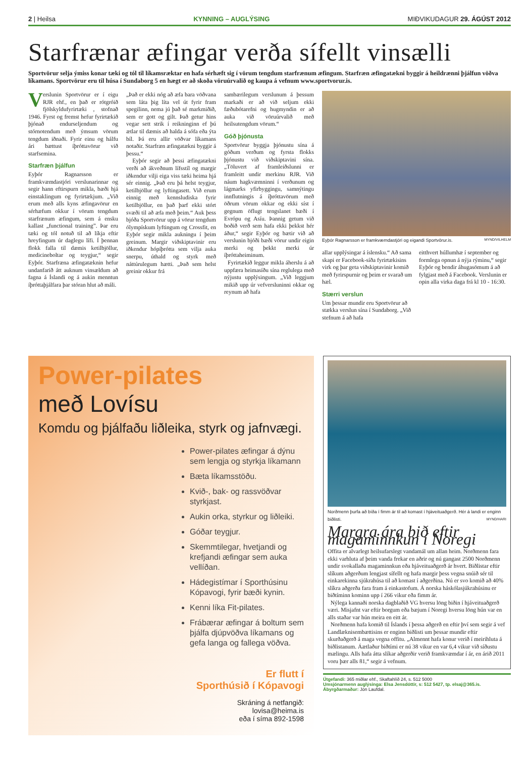2 | Heilsa KYNNING – AUGLÝSING MIÐVIKUDAGUR 29. ÁGÚST 2012
Starfrænar æfingar verða sífellt vinsælli
Sportvörur selja ýmiss konar tæki og tól til líkamsræktar en hafa sérhæft sig í vörum tengdum starfrænum æfingum. Starfræn æfingatækni byggir á heildrænni þjálfun vöðva líkamans. Sportvörur eru til húsa í Sundaborg 5 en hægt er að skoða vöruúrvalið og kaupa á vefnum www.sportvorur.is.
Verslunin Sportvörur er í eigu RJR ehf., en það er rótgróið fjölskyldufyrirtæki , stofnað 1946. Fyrst og fremst hefur fyrirtækið þjónað endurseljendum og stórnotendum með ýmsum vörum tengdum iðnaði. Fyrir einu og hálfu ári bættust íþróttavörur við starfsemina.
Starfræn þjálfun
Eyþór Ragnarsson er framkvæmdastjóri verslunarinnar og segir hann eftirspurn mikla, bæði hjá einstaklingum og fyrirtækjum. „Við erum með alls kyns æfingavörur en sérhæfum okkur í vörum tengdum starfrænum æfingum, sem á ensku kallast „functional training”. Þar eru tæki og tól notuð til að líkja eftir hreyfingum úr daglegu lífi. Í þennan flokk falla til dæmis ketilbjöllur, medicineboltar og teygjur,“ segir Eyþór. Starfræna æfingatæknin hefur undanfarið átt auknum vinsældum að fagna á Íslandi og á aukin menntun íþróttaþjálfara þar stóran hlut að máli.
„Það er ekki nóg að æfa bara vöðvana sem láta þig líta vel út fyrir fram spegilinn, nema jú það sé markmiðið, sem er gott og gilt. Það getur hins vegar sett strik í reikninginn ef þú ætlar til dæmis að halda á sófa eða ýta bíl. Þá eru allir vöðvar líkamans notaðir. Starfræn æfingatækni byggir á þessu.“
Eyþór segir að þessi æfingatækni verði að ákveðnum lífsstíl og margir iðkendur vilji eiga viss tæki heima hjá sér einnig. „Það eru þá helst teygjur, ketilbjöllur og lyftingasett. Við erum einnig með kennsludiska fyrir ketilbjöllur, en það þarf ekki stórt svæði til að æfa með þeim.“ Auk þess bjóða Sportvörur upp á vörur tengdum ólympískum lyftingum og Crossfit, en Eyþór segir mikla aukningu í þeim greinum. Margir viðskiptavinir eru iðkendur hópíþrótta sem vilja auka snerpu, úthald og styrk með náttúrulegum hætti. „Það sem helst greinir okkur frá
sambærilegum verslunum á þessum markaði er að við seljum ekki fæðubótarefni og hugmyndin er að auka við vöruúrvalið með heilsutengdum vörum.“
Góð þjónusta
Sportvörur byggja þjónustu sína á góðum verðum og fyrsta flokks þjónustu við viðskiptavini sína. „Töluvert af framleiðslunni er framleitt undir merkinu RJR. Við náum hagkvæmninni í verðunum og lágmarks yfirbyggingu, samnýtingu innflutningis á íþróttavörum með öðrum vörum okkar og ekki síst í gegnum öflugt tengslanet bæði í Evrópu og Asíu. Þannig getum við boðið verð sem hafa ekki þekkst hér áður,“ segir Eyþór og bætir við að verslunin bjóði bæði vörur undir eigin merki og þekkt merki úr íþróttaheiminum.
Fyrirtækið leggur mikla áherslu á að uppfæra heimasíðu sína reglulega með nýjustu upplýsingum. „Við leggjum mikið upp úr vefversluninni okkar og reynum að hafa
Eyþór Ragnarsson er framkvæmdastjóri og eigandi Sportvörur.is. MYND/VILHELM
allar upplýsingar á íslensku.“ Að sama skapi er Facebook-síða fyrirtækisins virk og þar geta viðskiptavinir komið með fyrirspurnir og þeim er svarað um hæl.
Stærri verslun
Um þessar mundir eru Sportvörur að stækka verslun sína í Sundaborg. „Við stefnum á að hafa
eitthvert húllumhæ í september og formlega opnun á nýja rýminu,“ segir Eyþór og bendir áhugasömum á að fylgjast með á Facebook. Verslunin er opin alla virka daga frá kl 10 - 16:30.
Power-pilates
með Lovísu
Komdu og þjálfaðu liðleika, styrk og jafnvægi.
Power-pilates æfingar á dýnu sem lengja og styrkja líkamann
Bæta líkamsstöðu.
Kvið-, bak- og rassvöðvar styrkjast.
Aukin orka, styrkur og liðleiki.
Góðar teygjur.
Skemmtilegar, hvetjandi og krefjandi æfingar sem auka vellíðan.
Hádegistímar í Sporthúsinu Kópavogi, fyrir bæði kynin.
Kenni líka Fit-pilates.
Frábærar æfingar á boltum sem þjálfa djúpvöðva líkamans og gefa langa og fallega vöðva.
Er flutt í
Sporthúsið í Kópavogi
Skráning á netfangið:
lovisa@heima.is
eða í síma 892-1598
Norðmenn þurfa að bíða í fimm ár til að komast í hjáveituaðgerð. Hér á landi er enginn biðlisti. MYND/HARI
Margra ára bið eftir magaminnkun í Noregi
Offita er alvarlegt heilsufarslegt vandamál um allan heim. Norðmenn fara ekki varhluta af þeim vanda frekar en aðrir og nú gangast 2500 Norðmenn undir svokallaða magaminnkun eða hjáveituaðgerð ár hvert. Biðlistar eftir slíkum aðgerðum lengjast sífellt og hafa margir þess vegna snúið sér til einkarekinna sjúkrahúsa til að komast í aðgerðina. Nú er svo komið að 40% slíkra aðgerða fara fram á einkastofum. Á norska háskólasjúkrahúsinu er biðtíminn kominn upp í 266 vikur eða fimm ár.
Nýlega kannaði norska dagblaðið VG hversu löng biðin í hjáveituaðgerð væri. Misjafnt var eftir borgum eða bæjum í Noregi hversu löng hún var en alls staðar var hún meira en eitt ár.
Norðmenn hafa komið til Íslands í þessa aðgerð en eftir því sem segir á vef Landlæknisembættisins er enginn biðlisti um þessar mundir eftir skurðaðgerð á maga vegna offitu. „Almennt hafa konur verið í meirihluta á biðlistanum. Áætlaður biðtími er nú 38 vikur en var 6,4 vikur við síðustu mælingu. Alls hafa átta slíkar aðgerðir verið framkvæmdar í ár, en árið 2011 voru þær alls 81,“ segir á vefnum.
Útgefandi: 365 miðlar ehf., Skaftahlíð 24, s. 512 5000
Umsjónarmenn auglýsinga: Elsa Jensdóttir, s: 512 5427, tp. elsaj@365.is.
Ábyrgðarmaður: Jón Laufdal.